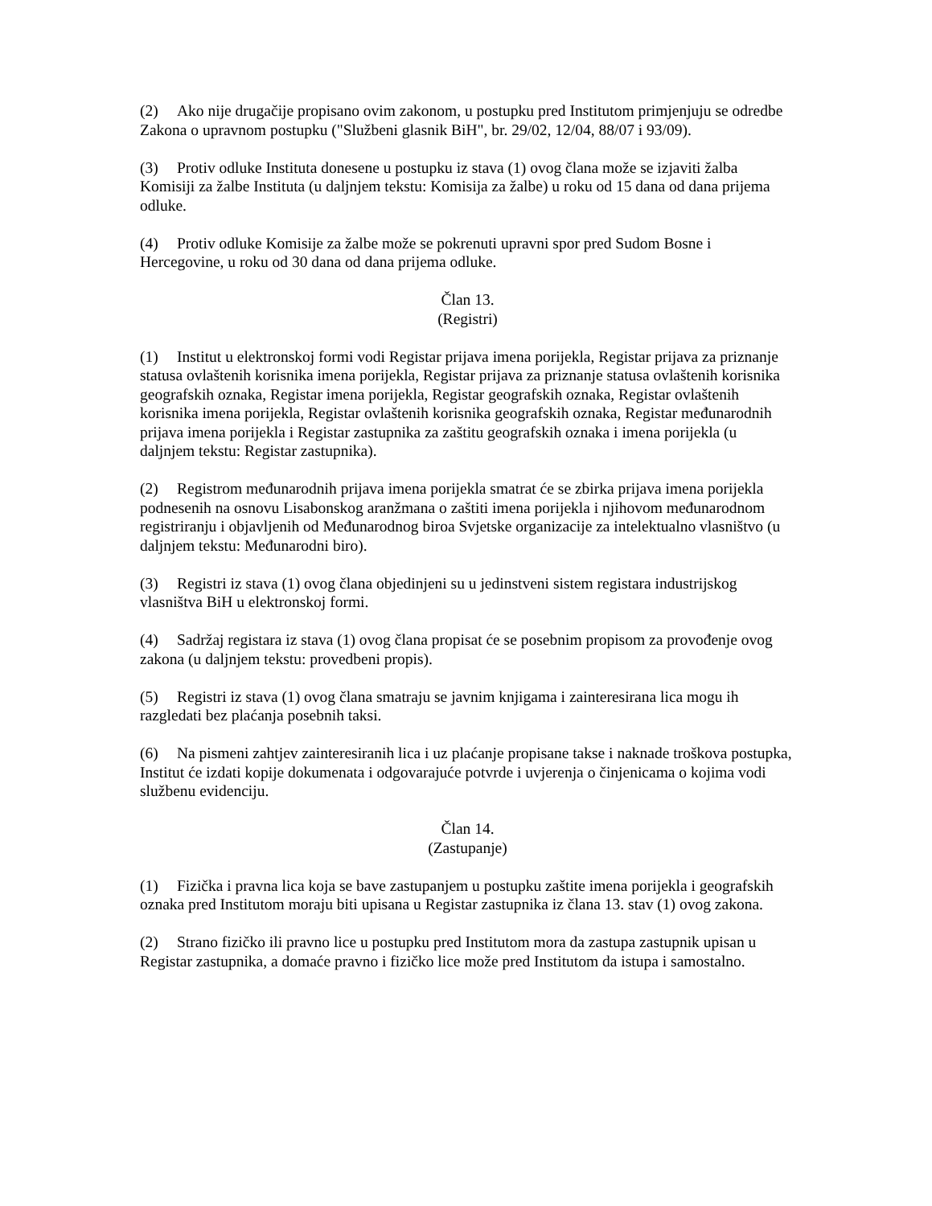(2) Ako nije drugačije propisano ovim zakonom, u postupku pred Institutom primjenjuju se odredbe Zakona o upravnom postupku ("Službeni glasnik BiH", br. 29/02, 12/04, 88/07 i 93/09).
(3) Protiv odluke Instituta donesene u postupku iz stava (1) ovog člana može se izjaviti žalba Komisiji za žalbe Instituta (u daljnjem tekstu: Komisija za žalbe) u roku od 15 dana od dana prijema odluke.
(4) Protiv odluke Komisije za žalbe može se pokrenuti upravni spor pred Sudom Bosne i Hercegovine, u roku od 30 dana od dana prijema odluke.
Član 13.
(Registri)
(1) Institut u elektronskoj formi vodi Registar prijava imena porijekla, Registar prijava za priznanje statusa ovlaštenih korisnika imena porijekla, Registar prijava za priznanje statusa ovlaštenih korisnika geografskih oznaka, Registar imena porijekla, Registar geografskih oznaka, Registar ovlaštenih korisnika imena porijekla, Registar ovlaštenih korisnika geografskih oznaka, Registar međunarodnih prijava imena porijekla i Registar zastupnika za zaštitu geografskih oznaka i imena porijekla (u daljnjem tekstu: Registar zastupnika).
(2) Registrom međunarodnih prijava imena porijekla smatrat će se zbirka prijava imena porijekla podnesenih na osnovu Lisabonskog aranžmana o zaštiti imena porijekla i njihovom međunarodnom registriranju i objavljenih od Međunarodnog biroa Svjetske organizacije za intelektualno vlasništvo (u daljnjem tekstu: Međunarodni biro).
(3) Registri iz stava (1) ovog člana objedinjeni su u jedinstveni sistem registara industrijskog vlasništva BiH u elektronskoj formi.
(4) Sadržaj registara iz stava (1) ovog člana propisat će se posebnim propisom za provođenje ovog zakona (u daljnjem tekstu: provedbeni propis).
(5) Registri iz stava (1) ovog člana smatraju se javnim knjigama i zainteresirana lica mogu ih razgledati bez plaćanja posebnih taksi.
(6) Na pismeni zahtjev zainteresiranih lica i uz plaćanje propisane takse i naknade troškova postupka, Institut će izdati kopije dokumenata i odgovarajuće potvrde i uvjerenja o činjenicama o kojima vodi službenu evidenciju.
Član 14.
(Zastupanje)
(1) Fizička i pravna lica koja se bave zastupanjem u postupku zaštite imena porijekla i geografskih oznaka pred Institutom moraju biti upisana u Registar zastupnika iz člana 13. stav (1) ovog zakona.
(2) Strano fizičko ili pravno lice u postupku pred Institutom mora da zastupa zastupnik upisan u Registar zastupnika, a domaće pravno i fizičko lice može pred Institutom da istupa i samostalno.